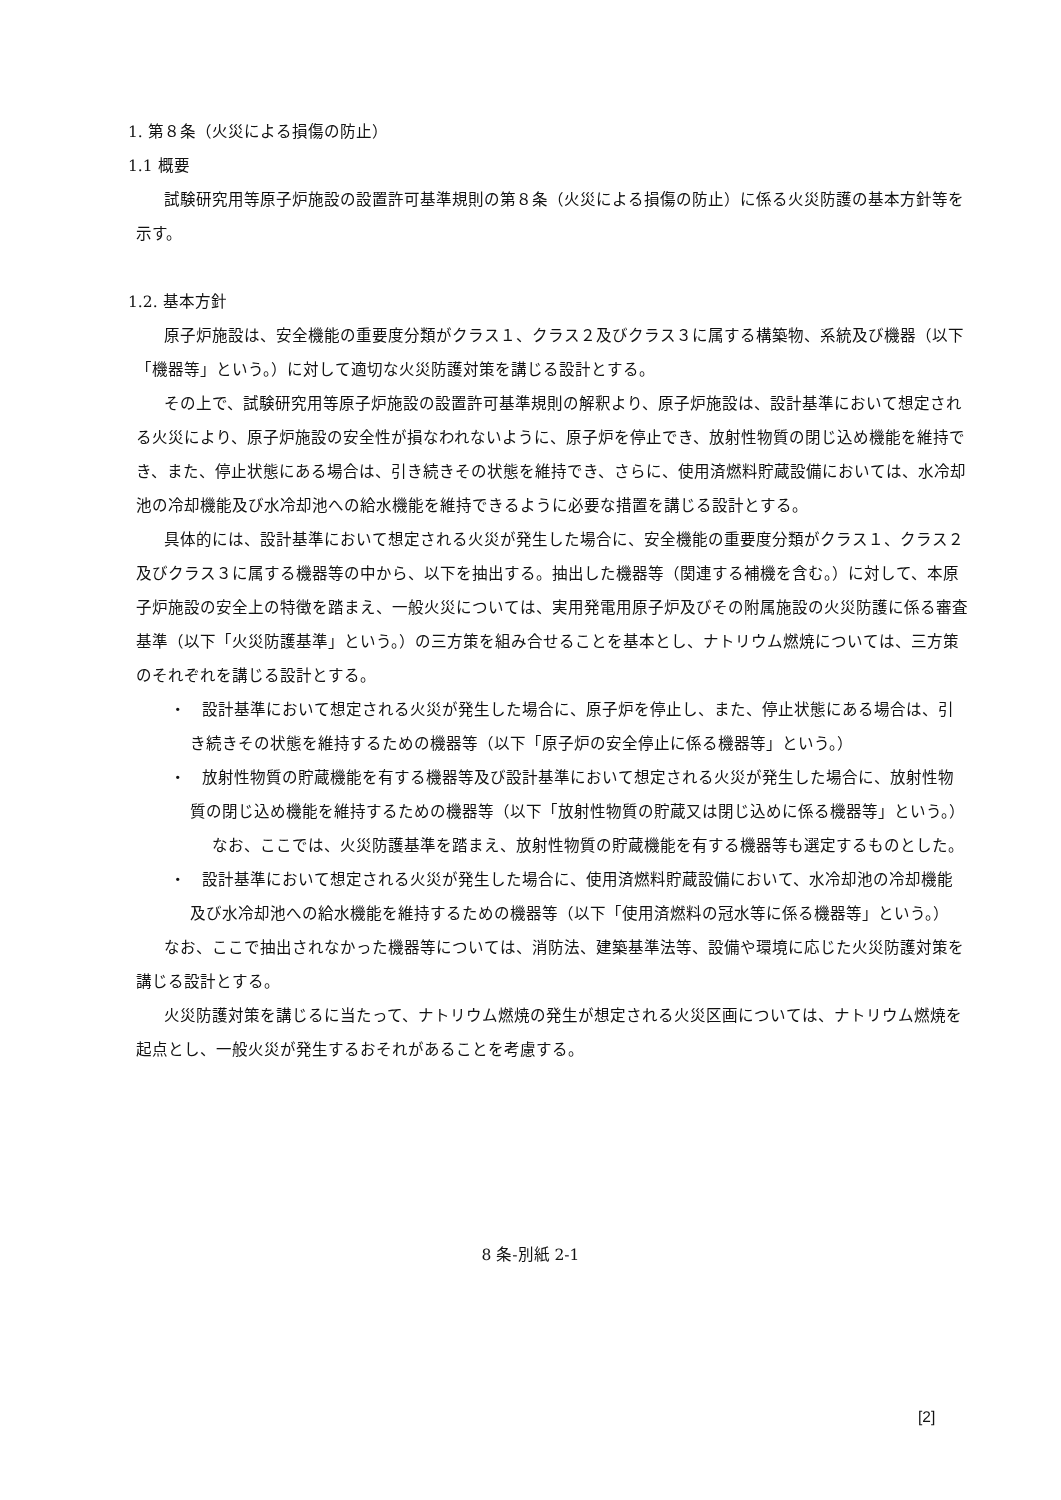1. 第８条（火災による損傷の防止）
1.1 概要
試験研究用等原子炉施設の設置許可基準規則の第８条（火災による損傷の防止）に係る火災防護の基本方針等を示す。
1.2. 基本方針
原子炉施設は、安全機能の重要度分類がクラス１、クラス２及びクラス３に属する構築物、系統及び機器（以下「機器等」という。）に対して適切な火災防護対策を講じる設計とする。
その上で、試験研究用等原子炉施設の設置許可基準規則の解釈より、原子炉施設は、設計基準において想定される火災により、原子炉施設の安全性が損なわれないように、原子炉を停止でき、放射性物質の閉じ込め機能を維持でき、また、停止状態にある場合は、引き続きその状態を維持でき、さらに、使用済燃料貯蔵設備においては、水冷却池の冷却機能及び水冷却池への給水機能を維持できるように必要な措置を講じる設計とする。
具体的には、設計基準において想定される火災が発生した場合に、安全機能の重要度分類がクラス１、クラス２及びクラス３に属する機器等の中から、以下を抽出する。抽出した機器等（関連する補機を含む。）に対して、本原子炉施設の安全上の特徴を踏まえ、一般火災については、実用発電用原子炉及びその附属施設の火災防護に係る審査基準（以下「火災防護基準」という。）の三方策を組み合せることを基本とし、ナトリウム燃焼については、三方策のそれぞれを講じる設計とする。
・　設計基準において想定される火災が発生した場合に、原子炉を停止し、また、停止状態にある場合は、引き続きその状態を維持するための機器等（以下「原子炉の安全停止に係る機器等」という。）
・　放射性物質の貯蔵機能を有する機器等及び設計基準において想定される火災が発生した場合に、放射性物質の閉じ込め機能を維持するための機器等（以下「放射性物質の貯蔵又は閉じ込めに係る機器等」という。）
なお、ここでは、火災防護基準を踏まえ、放射性物質の貯蔵機能を有する機器等も選定するものとした。
・　設計基準において想定される火災が発生した場合に、使用済燃料貯蔵設備において、水冷却池の冷却機能及び水冷却池への給水機能を維持するための機器等（以下「使用済燃料の冠水等に係る機器等」という。）
なお、ここで抽出されなかった機器等については、消防法、建築基準法等、設備や環境に応じた火災防護対策を講じる設計とする。
火災防護対策を講じるに当たって、ナトリウム燃焼の発生が想定される火災区画については、ナトリウム燃焼を起点とし、一般火災が発生するおそれがあることを考慮する。
8 条-別紙 2-1
[2]